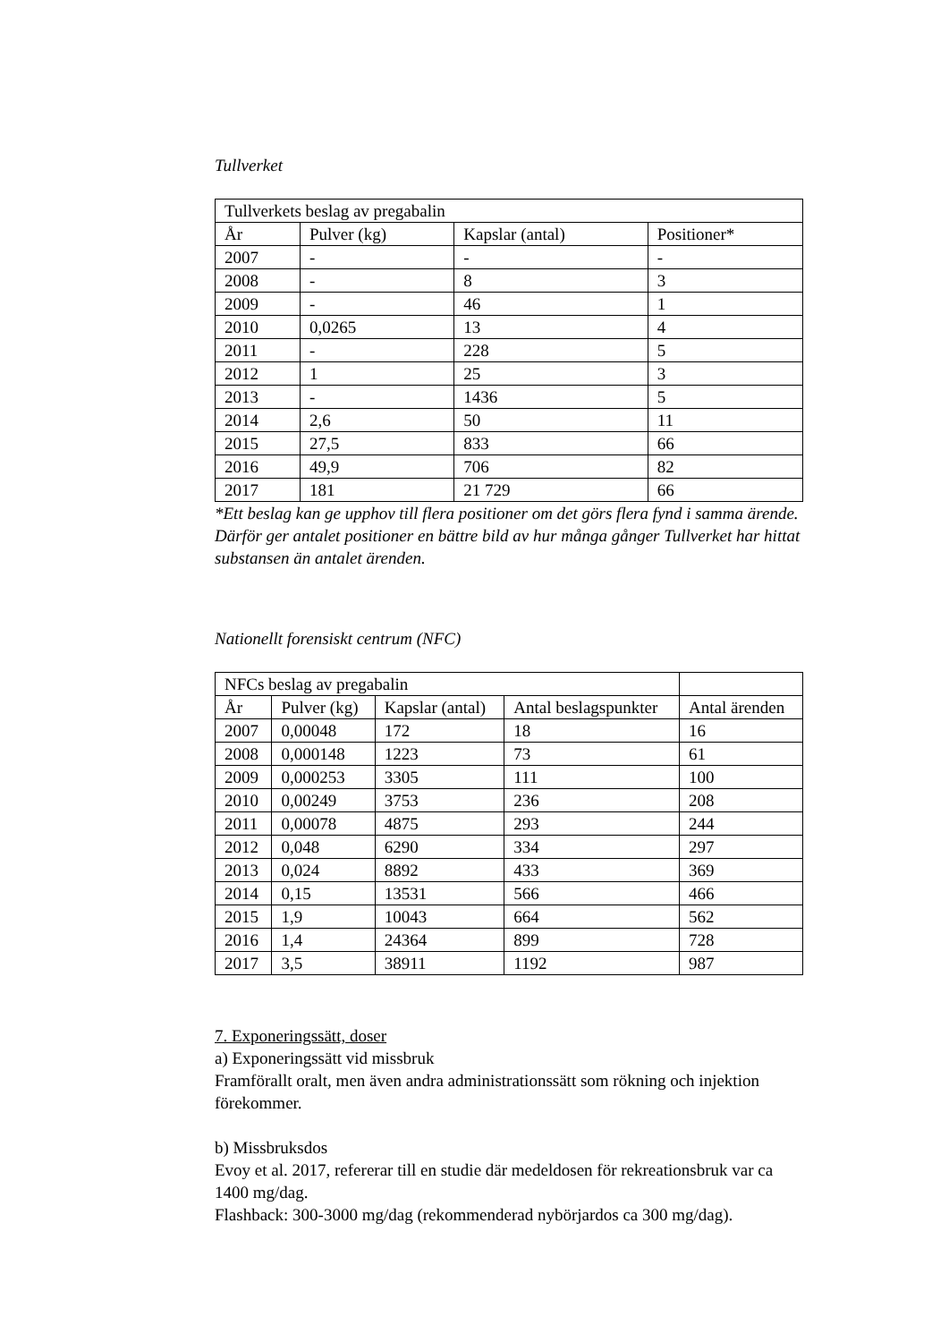Tullverket
| Tullverkets beslag av pregabalin | | | |
| År | Pulver (kg) | Kapslar (antal) | Positioner* |
| 2007 | - | - | - |
| 2008 | - | 8 | 3 |
| 2009 | - | 46 | 1 |
| 2010 | 0,0265 | 13 | 4 |
| 2011 | - | 228 | 5 |
| 2012 | 1 | 25 | 3 |
| 2013 | - | 1436 | 5 |
| 2014 | 2,6 | 50 | 11 |
| 2015 | 27,5 | 833 | 66 |
| 2016 | 49,9 | 706 | 82 |
| 2017 | 181 | 21 729 | 66 |
*Ett beslag kan ge upphov till flera positioner om det görs flera fynd i samma ärende. Därför ger antalet positioner en bättre bild av hur många gånger Tullverket har hittat substansen än antalet ärenden.
Nationellt forensiskt centrum (NFC)
| NFCs beslag av pregabalin | | | | |
| År | Pulver (kg) | Kapslar (antal) | Antal beslagspunkter | Antal ärenden |
| 2007 | 0,00048 | 172 | 18 | 16 |
| 2008 | 0,000148 | 1223 | 73 | 61 |
| 2009 | 0,000253 | 3305 | 111 | 100 |
| 2010 | 0,00249 | 3753 | 236 | 208 |
| 2011 | 0,00078 | 4875 | 293 | 244 |
| 2012 | 0,048 | 6290 | 334 | 297 |
| 2013 | 0,024 | 8892 | 433 | 369 |
| 2014 | 0,15 | 13531 | 566 | 466 |
| 2015 | 1,9 | 10043 | 664 | 562 |
| 2016 | 1,4 | 24364 | 899 | 728 |
| 2017 | 3,5 | 38911 | 1192 | 987 |
7. Exponeringssätt, doser
a) Exponeringssätt vid missbruk
Framförallt oralt, men även andra administrationssätt som rökning och injektion förekommer.
b) Missbruksdos
Evoy et al. 2017, refererar till en studie där medeldosen för rekreationsbruk var ca 1400 mg/dag.
Flashback: 300-3000 mg/dag (rekommenderad nybörjardos ca 300 mg/dag).